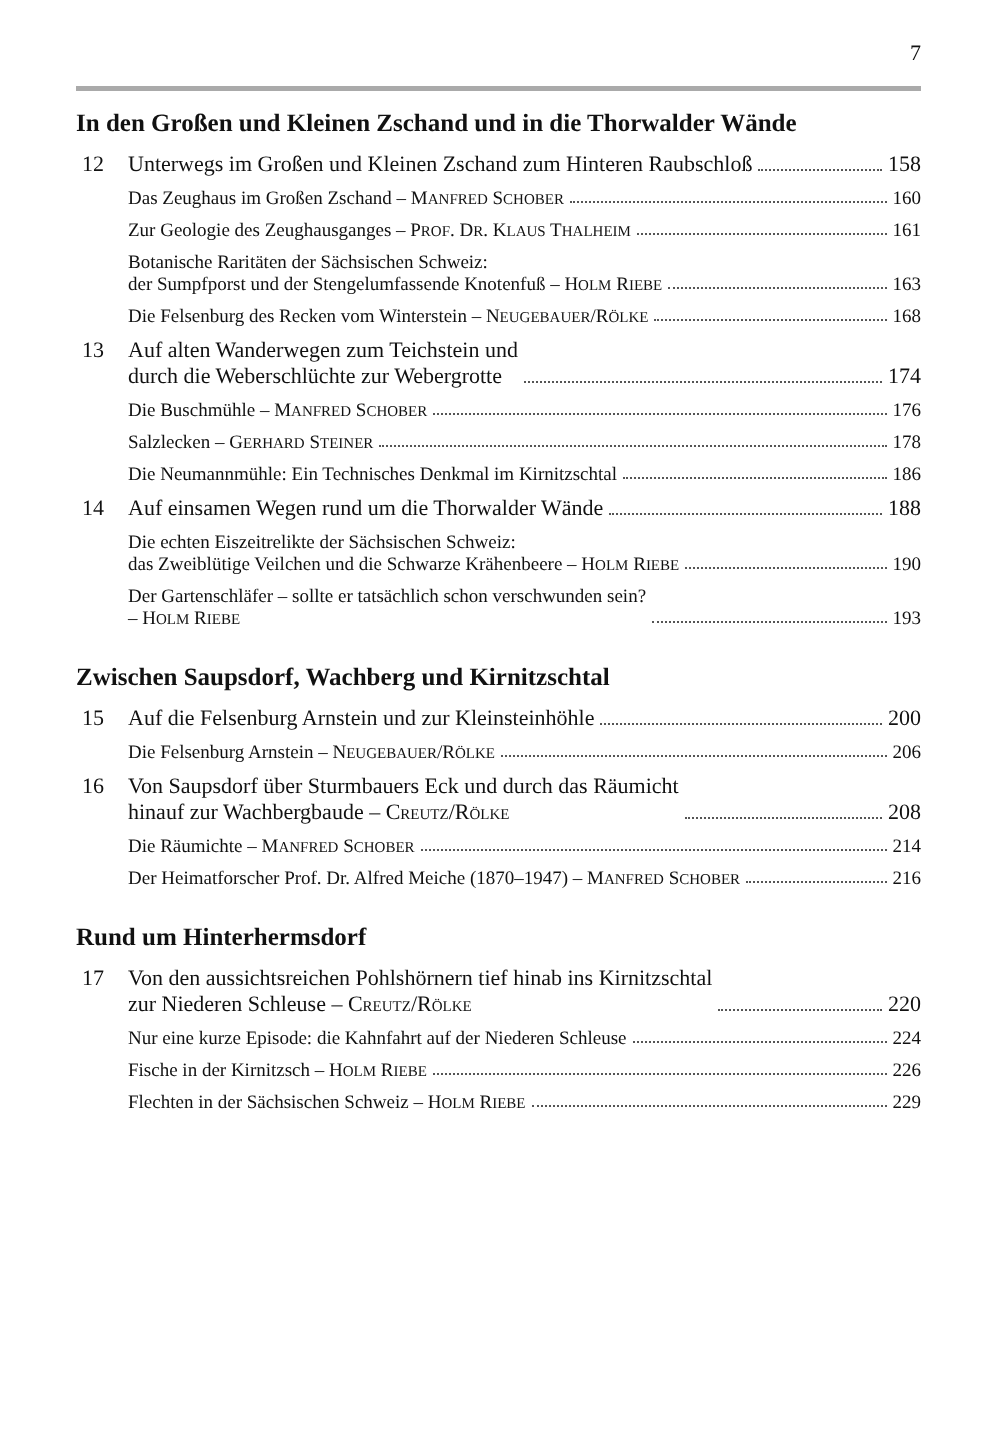7
In den Großen und Kleinen Zschand und in die Thorwalder Wände
12
Unterwegs im Großen und Kleinen Zschand zum Hinteren Raubschloß 158
Das Zeughaus im Großen Zschand – MANFRED SCHOBER 160
Zur Geologie des Zeughausganges – PROF. DR. KLAUS THALHEIM 161
Botanische Raritäten der Sächsischen Schweiz:
der Sumpfporst und der Stengelumfassende Knotenfuß – HOLM RIEBE 163
Die Felsenburg des Recken vom Winterstein – NEUGEBAUER/RÖLKE 168
13
Auf alten Wanderwegen zum Teichstein und
durch die Weberschlüchte zur Webergrotte 174
Die Buschmühle – MANFRED SCHOBER 176
Salzlecken – GERHARD STEINER 178
Die Neumannmühle: Ein Technisches Denkmal im Kirnitzschtal 186
14
Auf einsamen Wegen rund um die Thorwalder Wände 188
Die echten Eiszeitrelikte der Sächsischen Schweiz:
das Zweiblütige Veilchen und die Schwarze Krähenbeere – HOLM RIEBE 190
Der Gartenschläfer – sollte er tatsächlich schon verschwunden sein?
– HOLM RIEBE 193
Zwischen Saupsdorf, Wachberg und Kirnitzschtal
15
Auf die Felsenburg Arnstein und zur Kleinsteinhöhle 200
Die Felsenburg Arnstein – NEUGEBAUER/RÖLKE 206
16
Von Saupsdorf über Sturmbauers Eck und durch das Räumicht
hinauf zur Wachbergbaude – CREUTZ/RÖLKE 208
Die Räumichte – MANFRED SCHOBER 214
Der Heimatforscher Prof. Dr. Alfred Meiche (1870–1947) – MANFRED SCHOBER 216
Rund um Hinterhermsdorf
17
Von den aussichtsreichen Pohlshörnern tief hinab ins Kirnitzschtal
zur Niederen Schleuse – CREUTZ/RÖLKE 220
Nur eine kurze Episode: die Kahnfahrt auf der Niederen Schleuse 224
Fische in der Kirnitzsch – HOLM RIEBE 226
Flechten in der Sächsischen Schweiz – HOLM RIEBE 229